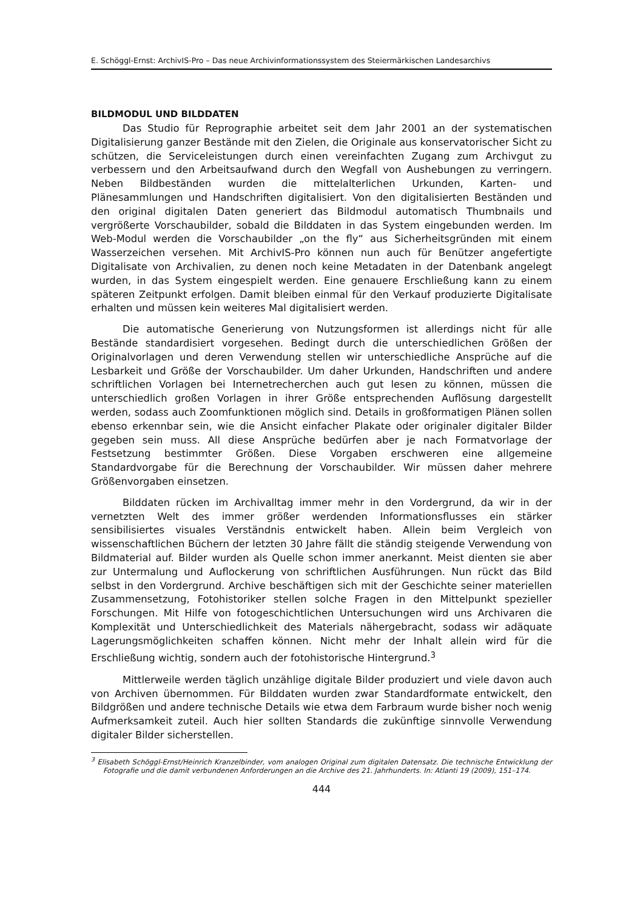E. Schöggl-Ernst: ArchivIS-Pro – Das neue Archivinformationssystem des Steiermärkischen Landesarchivs
BILDMODUL UND BILDDATEN
Das Studio für Reprographie arbeitet seit dem Jahr 2001 an der systematischen Digitalisierung ganzer Bestände mit den Zielen, die Originale aus konservatorischer Sicht zu schützen, die Serviceleistungen durch einen vereinfachten Zugang zum Archivgut zu verbessern und den Arbeitsaufwand durch den Wegfall von Aushebungen zu verringern. Neben Bildbeständen wurden die mittelalterlichen Urkunden, Karten- und Plänesammlungen und Handschriften digitalisiert. Von den digitalisierten Beständen und den original digitalen Daten generiert das Bildmodul automatisch Thumbnails und vergrößerte Vorschaubilder, sobald die Bilddaten in das System eingebunden werden. Im Web-Modul werden die Vorschaubilder „on the fly“ aus Sicherheitsgründen mit einem Wasserzeichen versehen. Mit ArchivIS-Pro können nun auch für Benützer angefertigte Digitalisate von Archivalien, zu denen noch keine Metadaten in der Datenbank angelegt wurden, in das System eingespielt werden. Eine genauere Erschließung kann zu einem späteren Zeitpunkt erfolgen. Damit bleiben einmal für den Verkauf produzierte Digitalisate erhalten und müssen kein weiteres Mal digitalisiert werden.
Die automatische Generierung von Nutzungsformen ist allerdings nicht für alle Bestände standardisiert vorgesehen. Bedingt durch die unterschiedlichen Größen der Originalvorlagen und deren Verwendung stellen wir unterschiedliche Ansprüche auf die Lesbarkeit und Größe der Vorschaubilder. Um daher Urkunden, Handschriften und andere schriftlichen Vorlagen bei Internetrecherchen auch gut lesen zu können, müssen die unterschiedlich großen Vorlagen in ihrer Größe entsprechenden Auflösung dargestellt werden, sodass auch Zoomfunktionen möglich sind. Details in großformatigen Plänen sollen ebenso erkennbar sein, wie die Ansicht einfacher Plakate oder originaler digitaler Bilder gegeben sein muss. All diese Ansprüche bedürfen aber je nach Formatvorlage der Festsetzung bestimmter Größen. Diese Vorgaben erschweren eine allgemeine Standardvorgabe für die Berechnung der Vorschaubilder. Wir müssen daher mehrere Größenvorgaben einsetzen.
Bilddaten rücken im Archivalltag immer mehr in den Vordergrund, da wir in der vernetzten Welt des immer größer werdenden Informationsflusses ein stärker sensibilisiertes visuales Verständnis entwickelt haben. Allein beim Vergleich von wissenschaftlichen Büchern der letzten 30 Jahre fällt die ständig steigende Verwendung von Bildmaterial auf. Bilder wurden als Quelle schon immer anerkannt. Meist dienten sie aber zur Untermalung und Auflockerung von schriftlichen Ausführungen. Nun rückt das Bild selbst in den Vordergrund. Archive beschäftigen sich mit der Geschichte seiner materiellen Zusammensetzung, Fotohistoriker stellen solche Fragen in den Mittelpunkt spezieller Forschungen. Mit Hilfe von fotogeschichtlichen Untersuchungen wird uns Archivaren die Komplexität und Unterschiedlichkeit des Materials nähergebracht, sodass wir adäquate Lagerungsmöglichkeiten schaffen können. Nicht mehr der Inhalt allein wird für die Erschließung wichtig, sondern auch der fotohistorische Hintergrund.<sup>3</sup>
Mittlerweile werden täglich unzählige digitale Bilder produziert und viele davon auch von Archiven übernommen. Für Bilddaten wurden zwar Standardformate entwickelt, den Bildgrößen und andere technische Details wie etwa dem Farbraum wurde bisher noch wenig Aufmerksamkeit zuteil. Auch hier sollten Standards die zukünftige sinnvolle Verwendung digitaler Bilder sicherstellen.
<sup>3</sup> Elisabeth Schöggl-Ernst/Heinrich Kranzelbinder, vom analogen Original zum digitalen Datensatz. Die technische Entwicklung der Fotografie und die damit verbundenen Anforderungen an die Archive des 21. Jahrhunderts. In: Atlanti 19 (2009), 151–174.
444